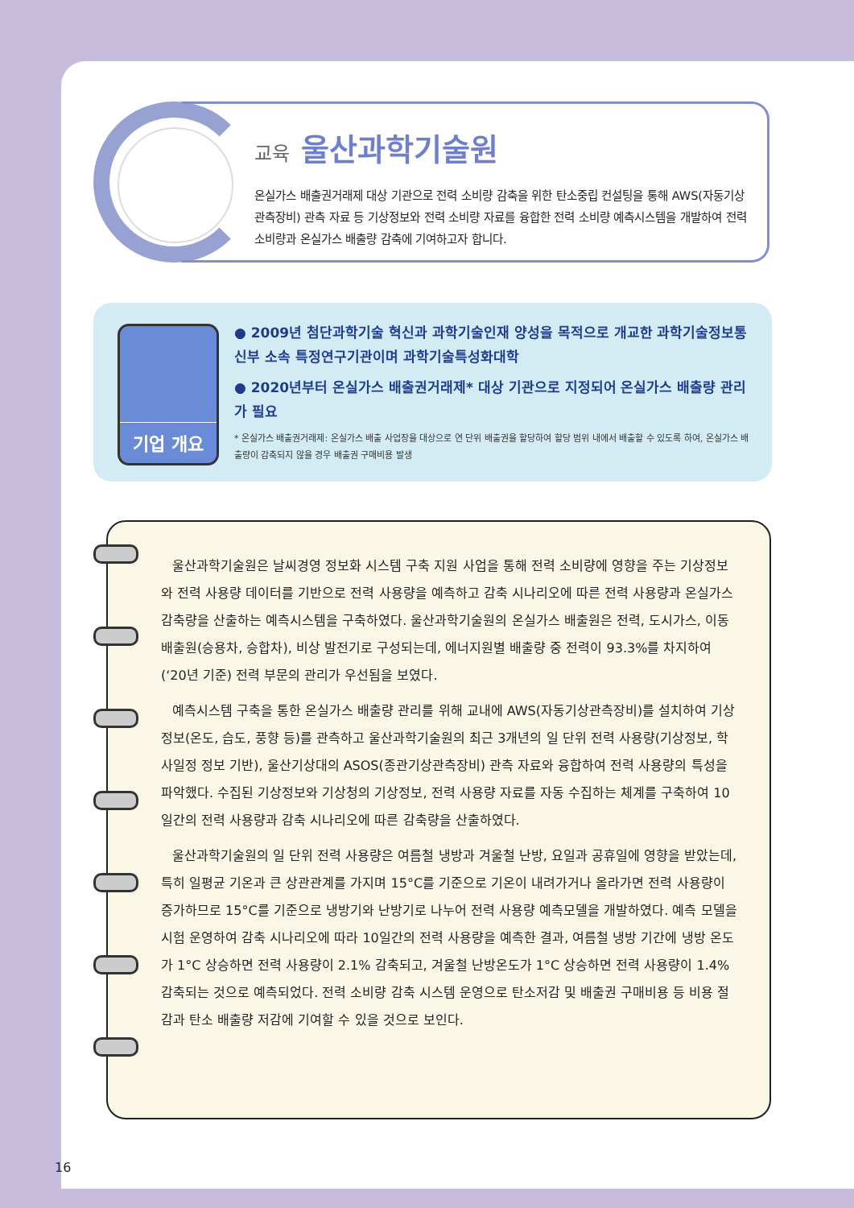교육 울산과학기술원
온실가스 배출권거래제 대상 기관으로 전력 소비량 감축을 위한 탄소중립 컨설팅을 통해 AWS(자동기상관측장비) 관측 자료 등 기상정보와 전력 소비량 자료를 융합한 전력 소비량 예측시스템을 개발하여 전력 소비량과 온실가스 배출량 감축에 기여하고자 합니다.
기업 개요
● 2009년 첨단과학기술 혁신과 과학기술인재 양성을 목적으로 개교한 과학기술정보통신부 소속 특정연구기관이며 과학기술특성화대학
● 2020년부터 온실가스 배출권거래제* 대상 기관으로 지정되어 온실가스 배출량 관리가 필요
* 온실가스 배출권거래제: 온실가스 배출 사업장을 대상으로 연 단위 배출권을 할당하여 할당 범위 내에서 배출할 수 있도록 하여, 온실가스 배출량이 감축되지 않을 경우 배출권 구매비용 발생
울산과학기술원은 날씨경영 정보화 시스템 구축 지원 사업을 통해 전력 소비량에 영향을 주는 기상정보와 전력 사용량 데이터를 기반으로 전력 사용량을 예측하고 감축 시나리오에 따른 전력 사용량과 온실가스 감축량을 산출하는 예측시스템을 구축하였다. 울산과학기술원의 온실가스 배출원은 전력, 도시가스, 이동배출원(승용차, 승합차), 비상 발전기로 구성되는데, 에너지원별 배출량 중 전력이 93.3%를 차지하여(‘20년 기준) 전력 부문의 관리가 우선됨을 보였다.
예측시스템 구축을 통한 온실가스 배출량 관리를 위해 교내에 AWS(자동기상관측장비)를 설치하여 기상정보(온도, 습도, 풍향 등)를 관측하고 울산과학기술원의 최근 3개년의 일 단위 전력 사용량(기상정보, 학사일정 정보 기반), 울산기상대의 ASOS(종관기상관측장비) 관측 자료와 융합하여 전력 사용량의 특성을 파악했다. 수집된 기상정보와 기상청의 기상정보, 전력 사용량 자료를 자동 수집하는 체계를 구축하여 10일간의 전력 사용량과 감축 시나리오에 따른 감축량을 산출하였다.
울산과학기술원의 일 단위 전력 사용량은 여름철 냉방과 겨울철 난방, 요일과 공휴일에 영향을 받았는데, 특히 일평균 기온과 큰 상관관계를 가지며 15°C를 기준으로 기온이 내려가거나 올라가면 전력 사용량이 증가하므로 15°C를 기준으로 냉방기와 난방기로 나누어 전력 사용량 예측모델을 개발하였다. 예측 모델을 시험 운영하여 감축 시나리오에 따라 10일간의 전력 사용량을 예측한 결과, 여름철 냉방 기간에 냉방 온도가 1°C 상승하면 전력 사용량이 2.1% 감축되고, 겨울철 난방온도가 1°C 상승하면 전력 사용량이 1.4% 감축되는 것으로 예측되었다. 전력 소비량 감축 시스템 운영으로 탄소저감 및 배출권 구매비용 등 비용 절감과 탄소 배출량 저감에 기여할 수 있을 것으로 보인다.
16